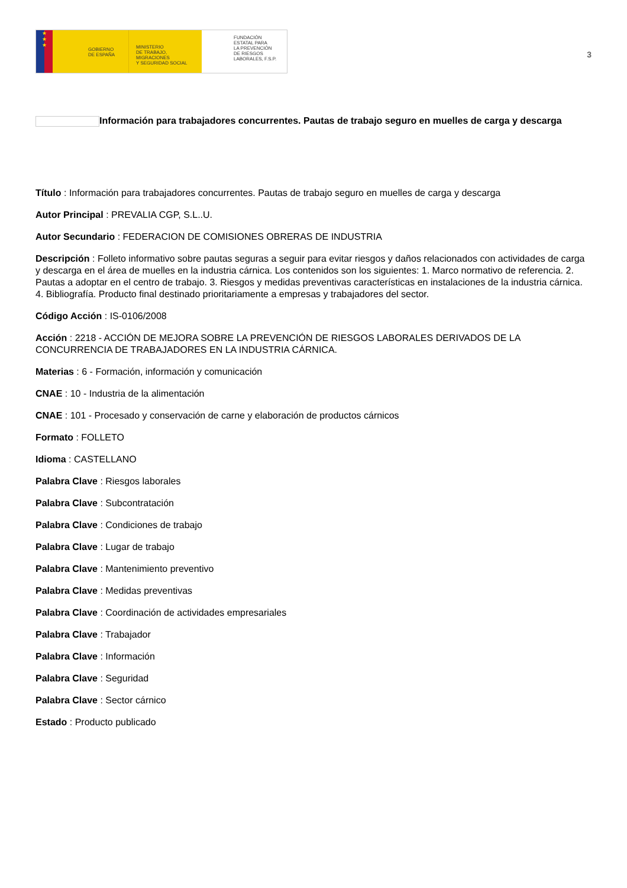★
★
★
GOBIERNO
DE ESPAÑA
MINISTERIO
DE TRABAJO, MIGRACIONES
Y SEGURIDAD SOCIAL
FUNDACIÓN
ESTATAL PARA
LA PREVENCIÓN
DE RIESGOS
LABORALES, F.S.P.
3
Información para trabajadores concurrentes. Pautas de trabajo seguro en muelles de carga y descarga
Título : Información para trabajadores concurrentes. Pautas de trabajo seguro en muelles de carga y descarga
Autor Principal : PREVALIA CGP, S.L..U.
Autor Secundario : FEDERACION DE COMISIONES OBRERAS DE INDUSTRIA
Descripción : Folleto informativo sobre pautas seguras a seguir para evitar riesgos y daños relacionados con actividades de carga y descarga en el área de muelles en la industria cárnica. Los contenidos son los siguientes: 1. Marco normativo de referencia. 2. Pautas a adoptar en el centro de trabajo. 3. Riesgos y medidas preventivas características en instalaciones de la industria cárnica. 4. Bibliografía. Producto final destinado prioritariamente a empresas y trabajadores del sector.
Código Acción : IS-0106/2008
Acción : 2218 - ACCIÓN DE MEJORA SOBRE LA PREVENCIÓN DE RIESGOS LABORALES DERIVADOS DE LA CONCURRENCIA DE TRABAJADORES EN LA INDUSTRIA CÁRNICA.
Materias : 6 - Formación, información y comunicación
CNAE : 10 - Industria de la alimentación
CNAE : 101 - Procesado y conservación de carne y elaboración de productos cárnicos
Formato : FOLLETO
Idioma : CASTELLANO
Palabra Clave : Riesgos laborales
Palabra Clave : Subcontratación
Palabra Clave : Condiciones de trabajo
Palabra Clave : Lugar de trabajo
Palabra Clave : Mantenimiento preventivo
Palabra Clave : Medidas preventivas
Palabra Clave : Coordinación de actividades empresariales
Palabra Clave : Trabajador
Palabra Clave : Información
Palabra Clave : Seguridad
Palabra Clave : Sector cárnico
Estado : Producto publicado